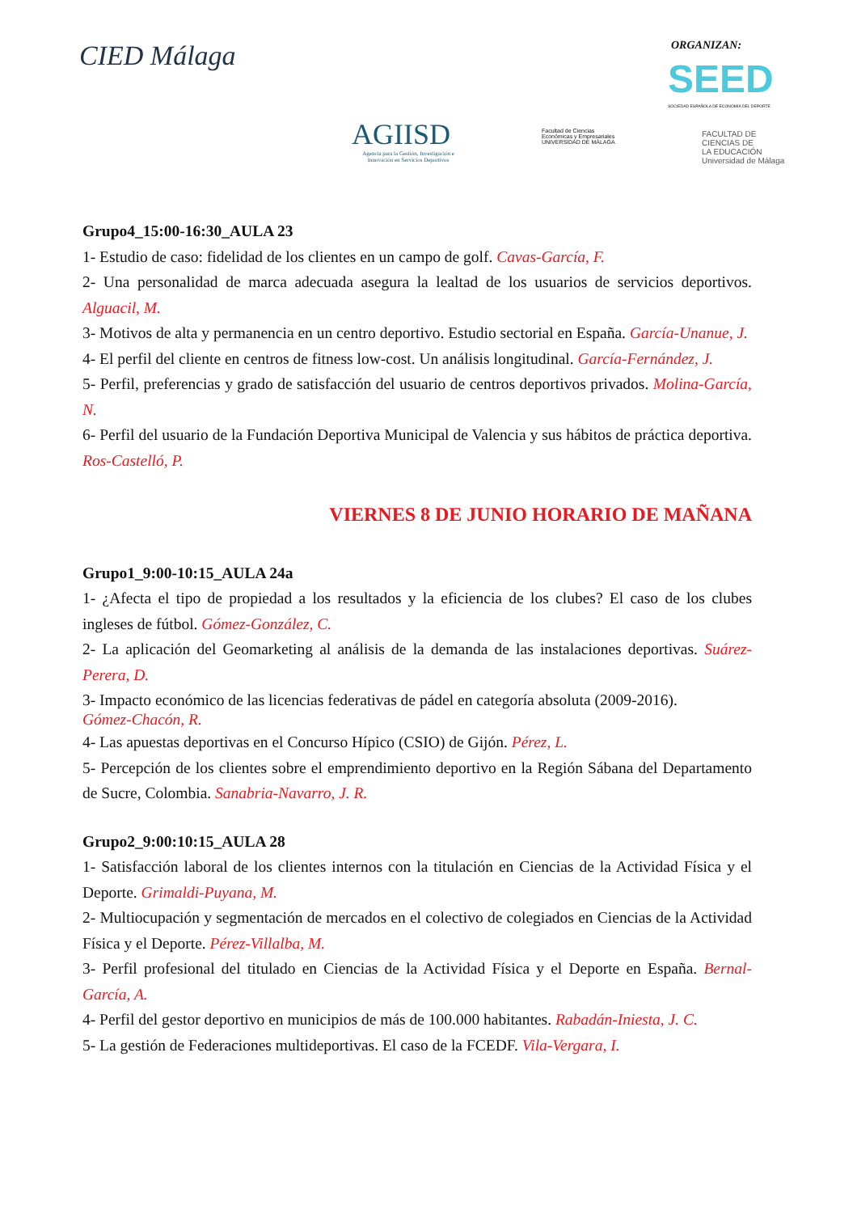CIED Málaga ORGANIZAN:
SEED
SOCIEDAD ESPAÑOLA DE ECONOMÍA DEL DEPORTE
AGIISD
Agencia para la Gestión, Investigación e Innovación en Servicios Deportivos
Facultad de Ciencias
Económicas y Empresariales
UNIVERSIDAD DE MÁLAGA
FACULTAD DE
CIENCIAS DE
LA EDUCACIÓN
Universidad de Málaga
Grupo4_15:00-16:30_AULA 23
1- Estudio de caso: fidelidad de los clientes en un campo de golf. Cavas-García, F.
2- Una personalidad de marca adecuada asegura la lealtad de los usuarios de servicios deportivos. Alguacil, M.
3- Motivos de alta y permanencia en un centro deportivo. Estudio sectorial en España. García-Unanue, J.
4- El perfil del cliente en centros de fitness low-cost. Un análisis longitudinal. García-Fernández, J.
5- Perfil, preferencias y grado de satisfacción del usuario de centros deportivos privados. Molina-García, N.
6- Perfil del usuario de la Fundación Deportiva Municipal de Valencia y sus hábitos de práctica deportiva. Ros-Castelló, P.
VIERNES 8 DE JUNIO HORARIO DE MAÑANA
Grupo1_9:00-10:15_AULA 24a
1- ¿Afecta el tipo de propiedad a los resultados y la eficiencia de los clubes? El caso de los clubes ingleses de fútbol. Gómez-González, C.
2- La aplicación del Geomarketing al análisis de la demanda de las instalaciones deportivas. Suárez-Perera, D.
3- Impacto económico de las licencias federativas de pádel en categoría absoluta (2009-2016).
Gómez-Chacón, R.
4- Las apuestas deportivas en el Concurso Hípico (CSIO) de Gijón. Pérez, L.
5- Percepción de los clientes sobre el emprendimiento deportivo en la Región Sábana del Departamento de Sucre, Colombia. Sanabria-Navarro, J. R.
Grupo2_9:00:10:15_AULA 28
1- Satisfacción laboral de los clientes internos con la titulación en Ciencias de la Actividad Física y el Deporte. Grimaldi-Puyana, M.
2- Multiocupación y segmentación de mercados en el colectivo de colegiados en Ciencias de la Actividad Física y el Deporte. Pérez-Villalba, M.
3- Perfil profesional del titulado en Ciencias de la Actividad Física y el Deporte en España. Bernal-García, A.
4- Perfil del gestor deportivo en municipios de más de 100.000 habitantes. Rabadán-Iniesta, J. C.
5- La gestión de Federaciones multideportivas. El caso de la FCEDF. Vila-Vergara, I.